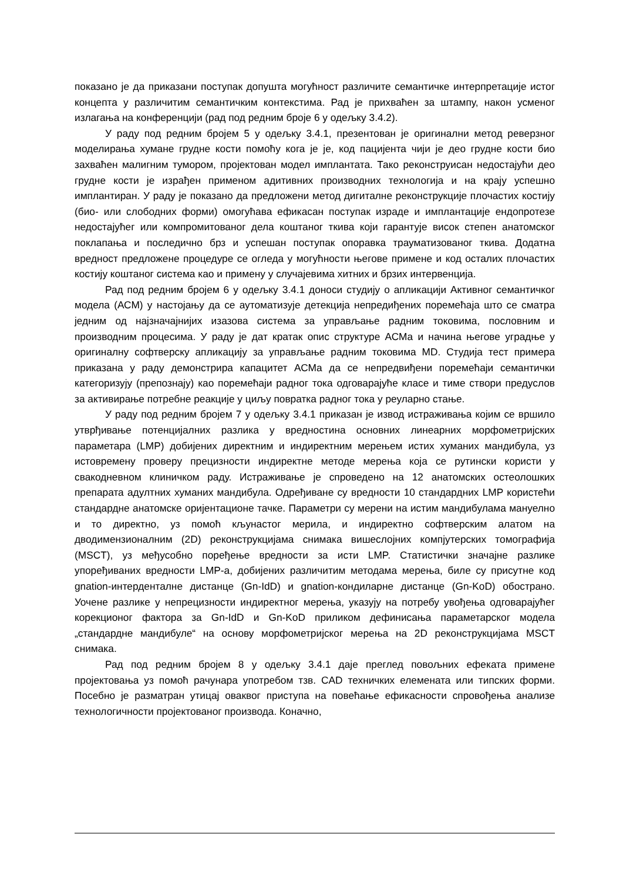показано је да приказани поступак допушта могућност различите семантичке интерпретације истог концепта у различитим семантичким контекстима. Рад је прихваћен за штампу, након усменог излагања на конференцији (рад под редним броје 6 у одељку 3.4.2).
У раду под редним бројем 5 у одељку 3.4.1, презентован је оригинални метод реверзног моделирања хумане грудне кости помоћу кога је је, код пацијента чији је део грудне кости био захваћен малигним тумором, пројектован модел имплантата. Тако реконструисан недостајући део грудне кости је израђен применом адитивних производних технологија и на крају успешно имплантиран. У раду је показано да предложени метод дигиталне реконструкције плочастих костију (био- или слободних форми) омогућава ефикасан поступак израде и имплантације ендопротезе недостајућег или компромитованог дела коштаног ткива који гарантује висок степен анатомског поклапања и последично брз и успешан поступак опоравка трауматизованог ткива. Додатна вредност предложене процедуре се огледа у могућности његове примене и код осталих плочастих костију коштаног система као и примену у случајевима хитних и брзих интервенција.
Рад под редним бројем 6 у одељку 3.4.1 доноси студију о апликацији Активног семантичког модела (АСМ) у настојању да се аутоматизује детекција непредиђених поремећаја што се сматра једним од најзначајнијих изазова система за управљање радним токовима, пословним и производним процесима. У раду је дат кратак опис структуре АСМа и начина његове уградње у оригиналну софтверску апликацију за управљање радним токовима MD. Студија тест примера приказана у раду демонстрира капацитет АСМа да се непредвиђени поремећаји семантички категоризују (препознају) као поремећаји радног тока одговарајуће класе и тиме створи предуслов за активирање потребне реакције у циљу повратка радног тока у реуларно стање.
У раду под редним бројем 7 у одељку 3.4.1 приказан је извод истраживања којим се вршило утврђивање потенцијалних разлика у вредностина основних линеарних морфометријских параметара (LMP) добијених директним и индиректним мерењем истих хуманих мандибула, уз истовремену проверу прецизности индиректне методе мерења која се рутински користи у свакодневном клиничком раду. Истраживање је спроведено на 12 анатомских остеолошких препарата адултних хуманих мандибула. Одређиване су вредности 10 стандардних LMP користећи стандардне анатомске оријентационе тачке. Параметри су мерени на истим мандибулама мануелно и то директно, уз помоћ кљунастог мерила, и индиректно софтверским алатом на дводимензионалним (2D) реконструкцијама снимака вишеслојних компјутерских томографија (MSCT), уз међусобно поређење вредности за исти LMP. Статистички значајне разлике упоређиваних вредности LMP-а, добијених различитим методама мерења, биле су присутне код gnation-интерденталне дистанце (Gn-IdD) и gnation-кондиларне дистанце (Gn-KoD) обострано. Уочене разлике у непрецизности индиректног мерења, указују на потребу увођења одговарајућег корекционог фактора за Gn-IdD и Gn-KoD приликом дефинисања параметарског модела „стандардне мандибуле“ на основу морфометријског мерења на 2D реконструкцијама MSCT снимака.
Рад под редним бројем 8 у одељку 3.4.1 даје преглед повољних ефеката примене пројектовања уз помоћ рачунара употребом тзв. CAD техничких елемената или типских форми. Посебно је разматран утицај оваквог приступа на повећање ефикасности спровођења анализе технологичности пројектованог производа. Коначно,